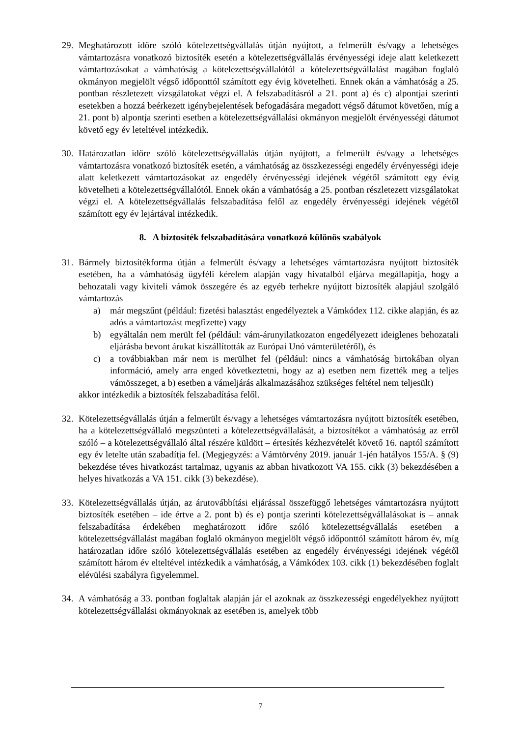29. Meghatározott időre szóló kötelezettségvállalás útján nyújtott, a felmerült és/vagy a lehetséges vámtartozásra vonatkozó biztosíték esetén a kötelezettségvállalás érvényességi ideje alatt keletkezett vámtartozásokat a vámhatóság a kötelezettségvállalótól a kötelezettségvállalást magában foglaló okmányon megjelölt végső időponttól számított egy évig követelheti. Ennek okán a vámhatóság a 25. pontban részletezett vizsgálatokat végzi el. A felszabadításról a 21. pont a) és c) alpontjai szerinti esetekben a hozzá beérkezett igénybejelentések befogadására megadott végső dátumot követően, míg a 21. pont b) alpontja szerinti esetben a kötelezettségvállalási okmányon megjelölt érvényességi dátumot követő egy év leteltével intézkedik.
30. Határozatlan időre szóló kötelezettségvállalás útján nyújtott, a felmerült és/vagy a lehetséges vámtartozásra vonatkozó biztosíték esetén, a vámhatóság az összkezességi engedély érvényességi ideje alatt keletkezett vámtartozásokat az engedély érvényességi idejének végétől számított egy évig követelheti a kötelezettségvállalótól. Ennek okán a vámhatóság a 25. pontban részletezett vizsgálatokat végzi el. A kötelezettségvállalás felszabadítása felől az engedély érvényességi idejének végétől számított egy év lejártával intézkedik.
8. A biztosíték felszabadítására vonatkozó különös szabályok
31. Bármely biztosítékforma útján a felmerült és/vagy a lehetséges vámtartozásra nyújtott biztosíték esetében, ha a vámhatóság ügyféli kérelem alapján vagy hivatalból eljárva megállapítja, hogy a behozatali vagy kiviteli vámok összegére és az egyéb terhekre nyújtott biztosíték alapjául szolgáló vámtartozás
a) már megszűnt (például: fizetési halasztást engedélyeztek a Vámkódex 112. cikke alapján, és az adós a vámtartozást megfizette) vagy
b) egyáltalán nem merült fel (például: vám-árunyilatkozaton engedélyezett ideiglenes behozatali eljárásba bevont árukat kiszállították az Európai Unó vámterületéről), és
c) a továbbiakban már nem is merülhet fel (például: nincs a vámhatóság birtokában olyan információ, amely arra enged következtetni, hogy az a) esetben nem fizették meg a teljes vámösszeget, a b) esetben a vámeljárás alkalmazásához szükséges feltétel nem teljesült)
akkor intézkedik a biztosíték felszabadítása felől.
32. Kötelezettségvállalás útján a felmerült és/vagy a lehetséges vámtartozásra nyújtott biztosíték esetében, ha a kötelezettségvállaló megszünteti a kötelezettségvállalását, a biztosítékot a vámhatóság az erről szóló – a kötelezettségvállaló által részére küldött – értesítés kézhezvételét követő 16. naptól számított egy év letelte után szabadítja fel. (Megjegyzés: a Vámtörvény 2019. január 1-jén hatályos 155/A. § (9) bekezdése téves hivatkozást tartalmaz, ugyanis az abban hivatkozott VA 155. cikk (3) bekezdésében a helyes hivatkozás a VA 151. cikk (3) bekezdése).
33. Kötelezettségvállalás útján, az árutovábbítási eljárással összefüggő lehetséges vámtartozásra nyújtott biztosíték esetében – ide értve a 2. pont b) és e) pontja szerinti kötelezettségvállalásokat is – annak felszabadítása érdekében meghatározott időre szóló kötelezettségvállalás esetében a kötelezettségvállalást magában foglaló okmányon megjelölt végső időponttól számított három év, míg határozatlan időre szóló kötelezettségvállalás esetében az engedély érvényességi idejének végétől számított három év elteltével intézkedik a vámhatóság, a Vámkódex 103. cikk (1) bekezdésében foglalt elévülési szabályra figyelemmel.
34. A vámhatóság a 33. pontban foglaltak alapján jár el azoknak az összkezességi engedélyekhez nyújtott kötelezettségvállalási okmányoknak az esetében is, amelyek több
7